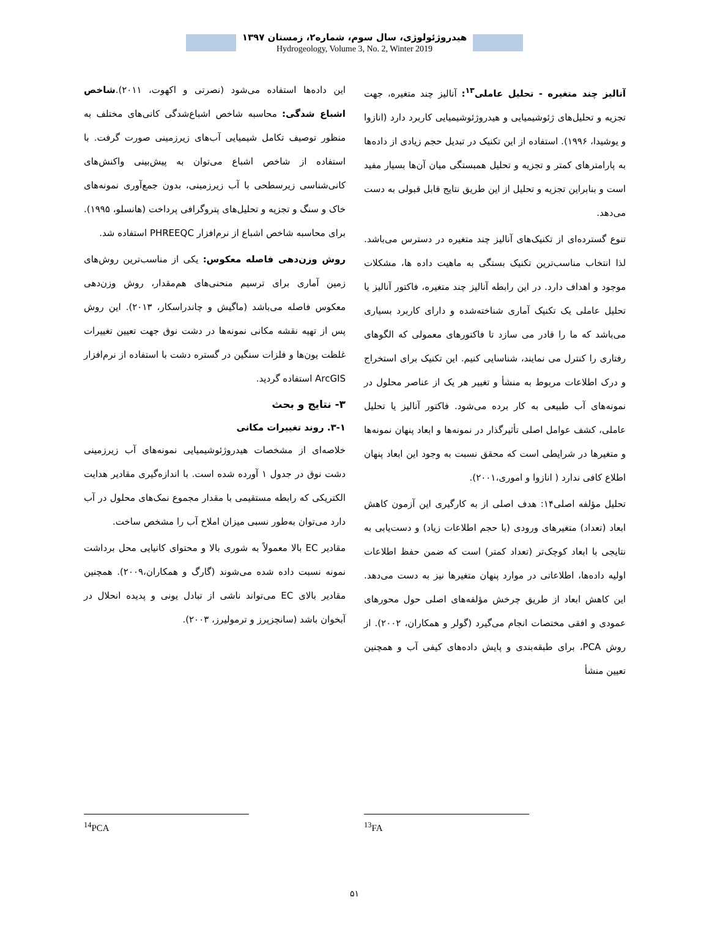هیدروژئولوژی، سال سوم، شماره۲، زمستان ۱۳۹۷
Hydrogeology, Volume 3, No. 2, Winter 2019
آنالیز چند متغیره - تحلیل عاملی<sup>۱۳</sup>: آنالیز چند متغیره، جهت تجزیه و تحلیل‌های ژئوشیمیایی و هیدروژئوشیمیایی کاربرد دارد (انازوا و یوشیدا، ۱۹۹۶). استفاده از این تکنیک در تبدیل حجم زیادی از داده‌ها به پارامترهای کمتر و تجزیه و تحلیل همبستگی میان آن‌ها بسیار مفید است و بنابراین تجزیه و تحلیل از این طریق نتایج قابل قبولی به دست می‌دهد.
تنوع گسترده‌ای از تکنیک‌های آنالیز چند متغیره در دسترس می‌باشد. لذا انتخاب مناسب‌ترین تکنیک بستگی به ماهیت داده ها، مشکلات موجود و اهداف دارد. در این رابطه آنالیز چند متغیره، فاکتور آنالیز یا تحلیل عاملی یک تکنیک آماری شناخته‌شده و دارای کاربرد بسیاری می‌باشد که ما را قادر می سازد تا فاکتورهای معمولی که الگوهای رفتاری را کنترل می نمایند، شناسایی کنیم. این تکنیک برای استخراج و درک اطلاعات مربوط به منشأ و تغییر هر یک از عناصر محلول در نمونه‌های آب طبیعی به کار برده می‌شود. فاکتور آنالیز یا تحلیل عاملی، کشف عوامل اصلی تأثیرگذار در نمونه‌ها و ابعاد پنهان نمونه‌ها و متغیرها در شرایطی است که محقق نسبت به وجود این ابعاد پنهان اطلاع کافی ندارد ( انازوا و اموری،۲۰۰۱).
تحلیل مؤلفه اصلی۱۴: هدف اصلی از به کارگیری این آزمون کاهش ابعاد (تعداد) متغیرهای ورودی (با حجم اطلاعات زیاد) و دست‌یابی به نتایجی با ابعاد کوچک‌تر (تعداد کمتر) است که ضمن حفظ اطلاعات اولیه داده‌ها، اطلاعاتی در موارد پنهان متغیرها نیز به دست می‌دهد. این کاهش ابعاد از طریق چرخش مؤلفه‌های اصلی حول محورهای عمودی و افقی مختصات انجام می‌گیرد (گولر و همکاران، ۲۰۰۲). از روش PCA، برای طبقه‌بندی و پایش داده‌های کیفی آب و همچنین تعیین منشأ
این داده‌ها استفاده می‌شود (نصرتی و اکهوت، ۲۰۱۱).شاخص اشباع شدگی: محاسبه شاخص اشباع‌شدگی کانی‌های مختلف به منظور توصیف تکامل شیمیایی آب‌های زیرزمینی صورت گرفت. با استفاده از شاخص اشباع می‌توان به پیش‌بینی واکنش‌های کانی‌شناسی زیرسطحی با آب زیرزمینی، بدون جمع‌آوری نمونه‌های خاک و سنگ و تجزیه و تحلیل‌های پتروگرافی پرداخت (هانسلو، ۱۹۹۵). برای محاسبه شاخص اشباع از نرم‌افزار PHREEQC استفاده شد.
روش وزن‌دهی فاصله معکوس: یکی از مناسب‌ترین روش‌های زمین آماری برای ترسیم منحنی‌های هم‌مقدار، روش وزن‌دهی معکوس فاصله می‌باشد (ماگیش و چاندراسکار، ۲۰۱۳). این روش پس از تهیه نقشه مکانی نمونه‌ها در دشت نوق جهت تعیین تغییرات غلظت یون‌ها و فلزات سنگین در گستره دشت با استفاده از نرم‌افزار ArcGIS استفاده گردید.
۳- نتایج و بحث
۳-۱. روند تغییرات مکانی
خلاصه‌ای از مشخصات هیدروژئوشیمیایی نمونه‌های آب زیرزمینی دشت نوق در جدول ۱ آورده شده است. با اندازه‌گیری مقادیر هدایت الکتریکی که رابطه مستقیمی با مقدار مجموع نمک‌های محلول در آب دارد می‌توان به‌طور نسبی میزان املاح آب را مشخص ساخت.
مقادیر EC بالا معمولاً به شوری بالا و محتوای کانیایی محل برداشت نمونه نسبت داده شده می‌شوند (گارگ و همکاران،۲۰۰۹). همچنین مقادیر بالای EC می‌تواند ناشی از تبادل یونی و پدیده انحلال در آبخوان باشد (سانچزپرز و ترمولیرز، ۲۰۰۳).
<sup>13</sup>FA <sup>14</sup> PCA
۵۱